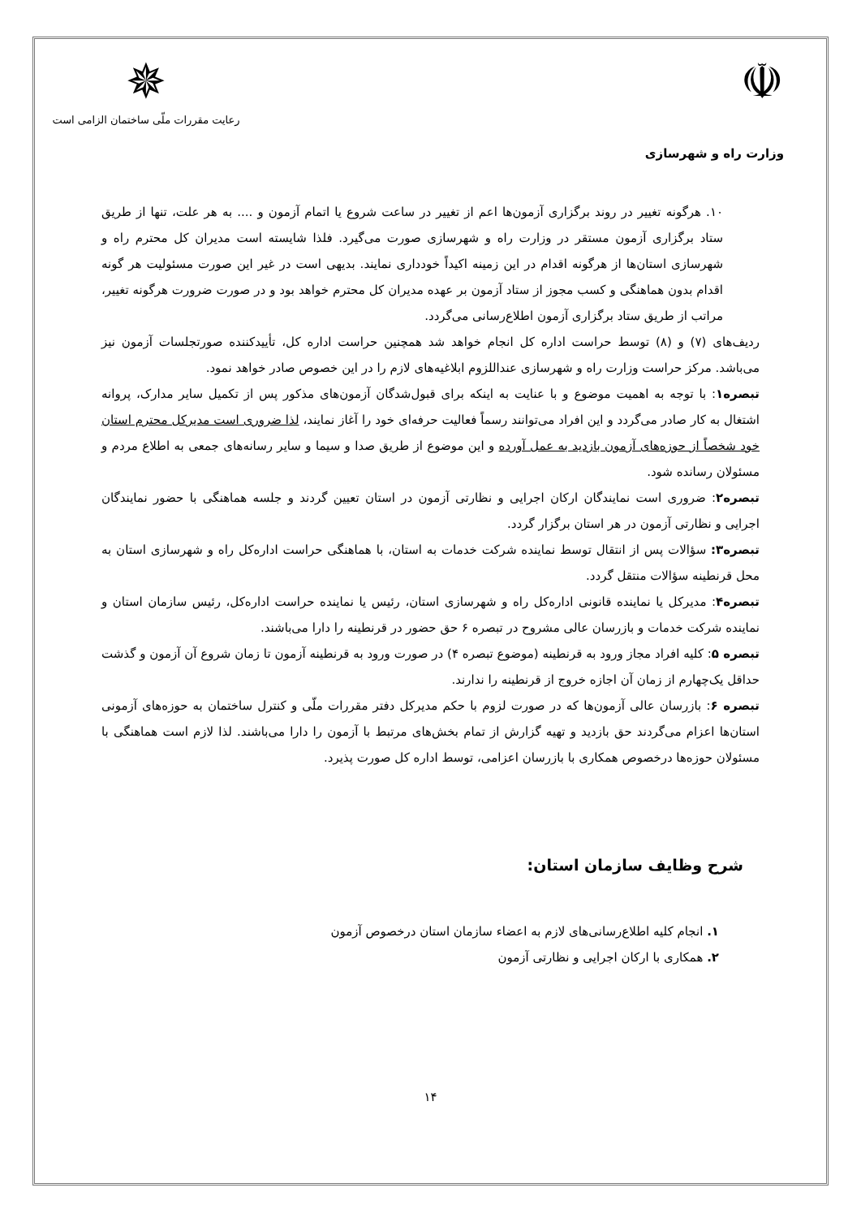☫
وزارت راه و شهرسازی
✵
رعایت مقررات ملّی ساختمان الزامی است
۱۰. هرگونه تغییر در روند برگزاری آزمون‌ها اعم از تغییر در ساعت شروع یا اتمام آزمون و .... به هر علت، تنها از طریق ستاد برگزاری آزمون مستقر در وزارت راه و شهرسازی صورت می‌گیرد. فلذا شایسته است مدیران کل محترم راه و شهرسازی استان‌ها از هرگونه اقدام در این زمینه اکیداً خودداری نمایند. بدیهی است در غیر این صورت مسئولیت هر گونه اقدام بدون هماهنگی و کسب مجوز از ستاد آزمون بر عهده مدیران کل محترم خواهد بود و در صورت ضرورت هرگونه تغییر، مراتب از طریق ستاد برگزاری آزمون اطلاع‌رسانی می‌گردد.
ردیف‌های (۷) و (۸) توسط حراست اداره کل انجام خواهد شد همچنین حراست اداره کل، تأییدکننده صورتجلسات آزمون نیز می‌باشد. مرکز حراست وزارت راه و شهرسازی عنداللزوم ابلاغیه‌های لازم را در این خصوص صادر خواهد نمود.
تبصره۱: با توجه به اهمیت موضوع و با عنایت به اینکه برای قبول‌شدگان آزمون‌های مذکور پس از تکمیل سایر مدارک، پروانه اشتغال به کار صادر می‌گردد و این افراد می‌توانند رسماً فعالیت حرفه‌ای خود را آغاز نمایند، لذا ضروری است مدیرکل محترم استان خود شخصاً از حوزه‌های آزمون بازدید به عمل آورده و این موضوع از طریق صدا و سیما و سایر رسانه‌های جمعی به اطلاع مردم و مسئولان رسانده شود.
تبصره۲: ضروری است نمایندگان ارکان اجرایی و نظارتی آزمون در استان تعیین گردند و جلسه هماهنگی با حضور نمایندگان اجرایی و نظارتی آزمون در هر استان برگزار گردد.
تبصره۳: سؤالات پس از انتقال توسط نماینده شرکت خدمات به استان، با هماهنگی حراست اداره‌کل راه و شهرسازی استان به محل قرنطینه سؤالات منتقل گردد.
تبصره۴: مدیرکل یا نماینده قانونی اداره‌کل راه و شهرسازی استان، رئیس یا نماینده حراست اداره‌کل، رئیس سازمان استان و نماینده شرکت خدمات و بازرسان عالی مشروح در تبصره ۶ حق حضور در قرنطینه را دارا می‌باشند.
تبصره ۵: کلیه افراد مجاز ورود به قرنطینه (موضوع تبصره ۴) در صورت ورود به قرنطینه آزمون تا زمان شروع آن آزمون و گذشت حداقل یک‌چهارم از زمان آن اجازه خروج از قرنطینه را ندارند.
تبصره ۶: بازرسان عالی آزمون‌ها که در صورت لزوم با حکم مدیرکل دفتر مقررات ملّی و کنترل ساختمان به حوزه‌های آزمونی استان‌ها اعزام می‌گردند حق بازدید و تهیه گزارش از تمام بخش‌های مرتبط با آزمون را دارا می‌باشند. لذا لازم است هماهنگی با مسئولان حوزه‌ها درخصوص همکاری با بازرسان اعزامی، توسط اداره کل صورت پذیرد.
شرح وظایف سازمان استان:
۱. انجام کلیه اطلاع‌رسانی‌های لازم به اعضاء سازمان استان درخصوص آزمون
۲. همکاری با ارکان اجرایی و نظارتی آزمون
۱۴